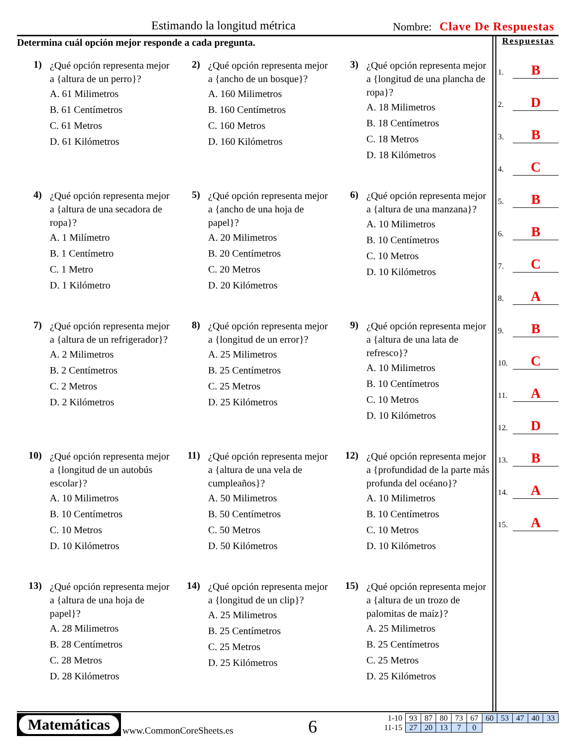Estimando la longitud métrica Nombre: Clave De Respuestas
Determina cuál opción mejor responde a cada pregunta.
1)
¿Qué opción representa mejor a {altura de un perro}?
A. 61 Milimetros
B. 61 Centímetros
C. 61 Metros
D. 61 Kilómetros
2)
¿Qué opción representa mejor a {ancho de un bosque}?
A. 160 Milimetros
B. 160 Centímetros
C. 160 Metros
D. 160 Kilómetros
3)
¿Qué opción representa mejor a {longitud de una plancha de ropa}?
A. 18 Milimetros
B. 18 Centímetros
C. 18 Metros
D. 18 Kilómetros
4)
¿Qué opción representa mejor a {altura de una secadora de ropa}?
A. 1 Milímetro
B. 1 Centímetro
C. 1 Metro
D. 1 Kilómetro
5)
¿Qué opción representa mejor a {ancho de una hoja de papel}?
A. 20 Milimetros
B. 20 Centímetros
C. 20 Metros
D. 20 Kilómetros
6)
¿Qué opción representa mejor a {altura de una manzana}?
A. 10 Milimetros
B. 10 Centímetros
C. 10 Metros
D. 10 Kilómetros
7)
¿Qué opción representa mejor a {altura de un refrigerador}?
A. 2 Milimetros
B. 2 Centímetros
C. 2 Metros
D. 2 Kilómetros
8)
¿Qué opción representa mejor a {longitud de un error}?
A. 25 Milimetros
B. 25 Centímetros
C. 25 Metros
D. 25 Kilómetros
9)
¿Qué opción representa mejor a {altura de una lata de refresco}?
A. 10 Milimetros
B. 10 Centímetros
C. 10 Metros
D. 10 Kilómetros
10)
¿Qué opción representa mejor a {longitud de un autobús escolar}?
A. 10 Milimetros
B. 10 Centímetros
C. 10 Metros
D. 10 Kilómetros
11)
¿Qué opción representa mejor a {altura de una vela de cumpleaños}?
A. 50 Milimetros
B. 50 Centímetros
C. 50 Metros
D. 50 Kilómetros
12)
¿Qué opción representa mejor a {profundidad de la parte más profunda del océano}?
A. 10 Milimetros
B. 10 Centímetros
C. 10 Metros
D. 10 Kilómetros
13)
¿Qué opción representa mejor a {altura de una hoja de papel}?
A. 28 Milimetros
B. 28 Centímetros
C. 28 Metros
D. 28 Kilómetros
14)
¿Qué opción representa mejor a {longitud de un clip}?
A. 25 Milimetros
B. 25 Centímetros
C. 25 Metros
D. 25 Kilómetros
15)
¿Qué opción representa mejor a {altura de un trozo de palomitas de maíz}?
A. 25 Milimetros
B. 25 Centímetros
C. 25 Metros
D. 25 Kilómetros
Respuestas
1. B
2. D
3. B
4. C
5. B
6. B
7. C
8. A
9. B
10. C
11. A
12. D
13. B
14. A
15. A
Matemáticas
www.CommonCoreSheets.es 6
| 1-10 | 93 | 87 | 80 | 73 | 67 | 60 | 53 | 47 | 40 | 33 |
| 11-15 | 27 | 20 | 13 | 7 | 0 | | | | | |